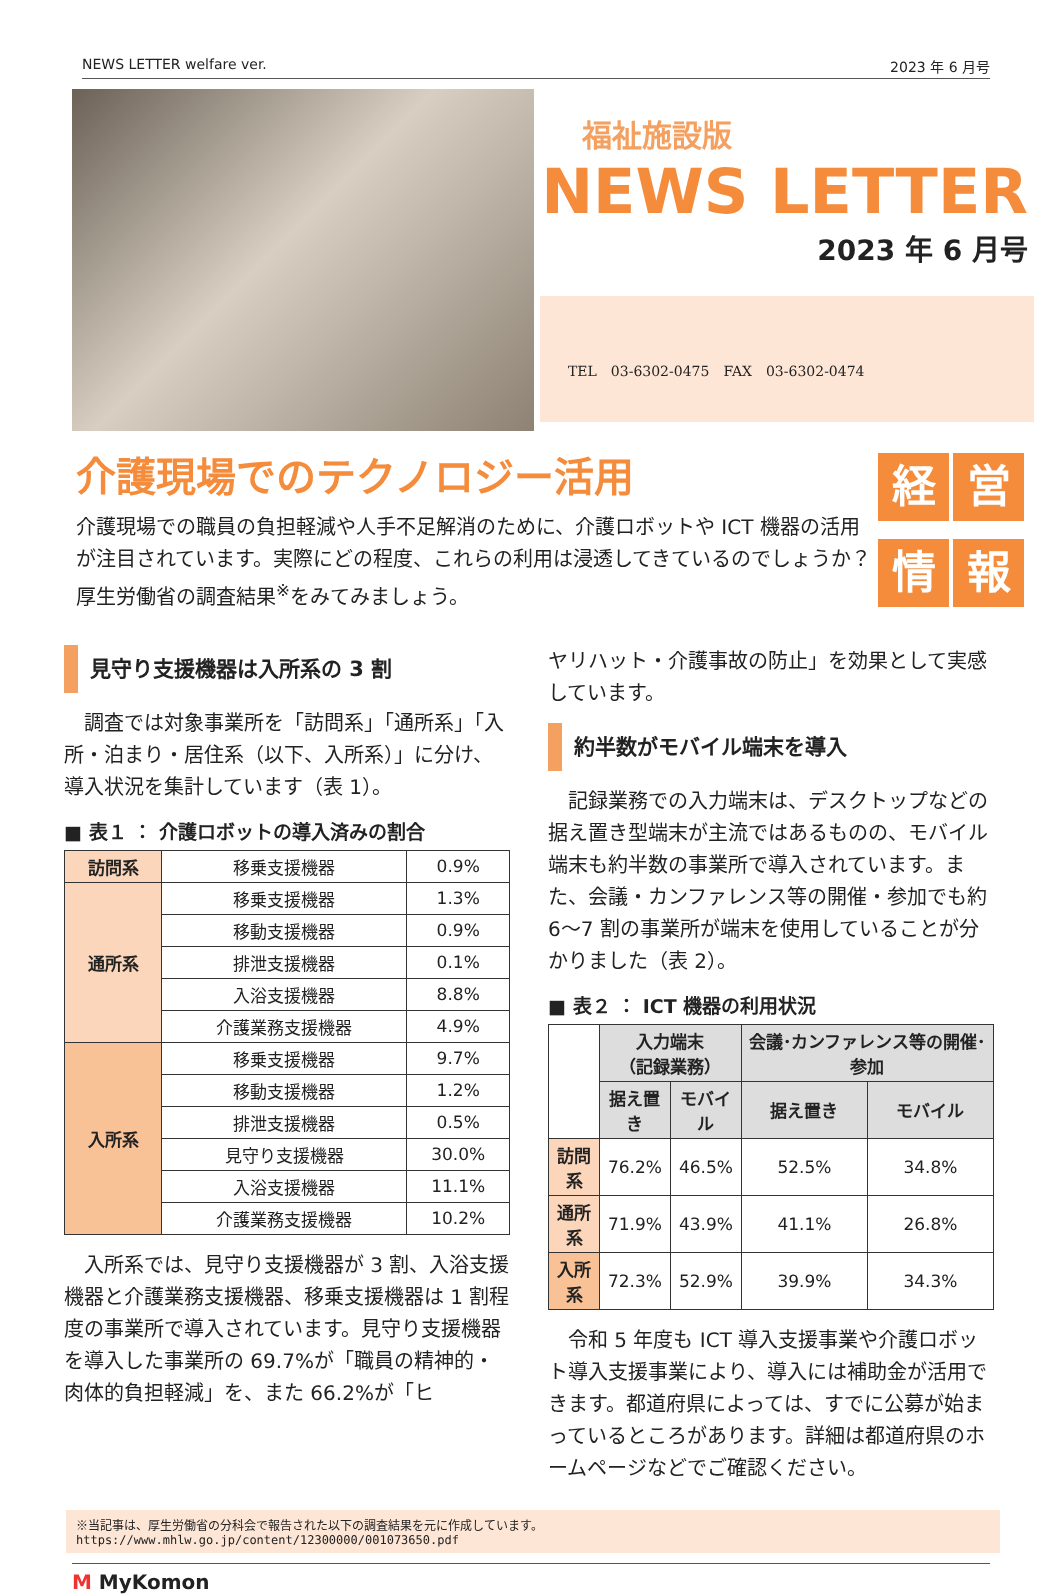NEWS LETTER welfare ver. 2023 年 6 月号
福祉施設版
NEWS LETTER
2023 年 6 月号
TEL　03-6302-0475　FAX　03-6302-0474
介護現場でのテクノロジー活用
介護現場での職員の負担軽減や人手不足解消のために、介護ロボットや ICT 機器の活用が注目されています。実際にどの程度、これらの利用は浸透してきているのでしょうか？　厚生労働省の調査結果<sup>※</sup>をみてみましょう。
経営情報
見守り支援機器は入所系の 3 割
　調査では対象事業所を「訪問系」「通所系」「入所・泊まり・居住系（以下、入所系）」に分け、導入状況を集計しています（表 1）。
■ 表１ ： 介護ロボットの導入済みの割合
| 訪問系 | 移乗支援機器 | 0.9% |
| 通所系 | 移乗支援機器 | 1.3% |
| | 移動支援機器 | 0.9% |
| | 排泄支援機器 | 0.1% |
| | 入浴支援機器 | 8.8% |
| | 介護業務支援機器 | 4.9% |
| 入所系 | 移乗支援機器 | 9.7% |
| | 移動支援機器 | 1.2% |
| | 排泄支援機器 | 0.5% |
| | 見守り支援機器 | 30.0% |
| | 入浴支援機器 | 11.1% |
| | 介護業務支援機器 | 10.2% |
　入所系では、見守り支援機器が 3 割、入浴支援機器と介護業務支援機器、移乗支援機器は 1 割程度の事業所で導入されています。見守り支援機器を導入した事業所の 69.7%が「職員の精神的・肉体的負担軽減」を、また 66.2%が「ヒ
ヤリハット・介護事故の防止」を効果として実感しています。
約半数がモバイル端末を導入
　記録業務での入力端末は、デスクトップなどの据え置き型端末が主流ではあるものの、モバイル端末も約半数の事業所で導入されています。また、会議・カンファレンス等の開催・参加でも約 6～7 割の事業所が端末を使用していることが分かりました（表 2）。
■ 表２ ： ICT 機器の利用状況
| | 入力端末 （記録業務） | | 会議･カンファレンス等の開催･参加 | |
| | 据え置き | モバイル | 据え置き | モバイル |
| 訪問系 | 76.2% | 46.5% | 52.5% | 34.8% |
| 通所系 | 71.9% | 43.9% | 41.1% | 26.8% |
| 入所系 | 72.3% | 52.9% | 39.9% | 34.3% |
　令和 5 年度も ICT 導入支援事業や介護ロボット導入支援事業により、導入には補助金が活用できます。都道府県によっては、すでに公募が始まっているところがあります。詳細は都道府県のホームページなどでご確認ください。
※当記事は、厚生労働省の分科会で報告された以下の調査結果を元に作成しています。
https://www.mhlw.go.jp/content/12300000/001073650.pdf
M MyKomon